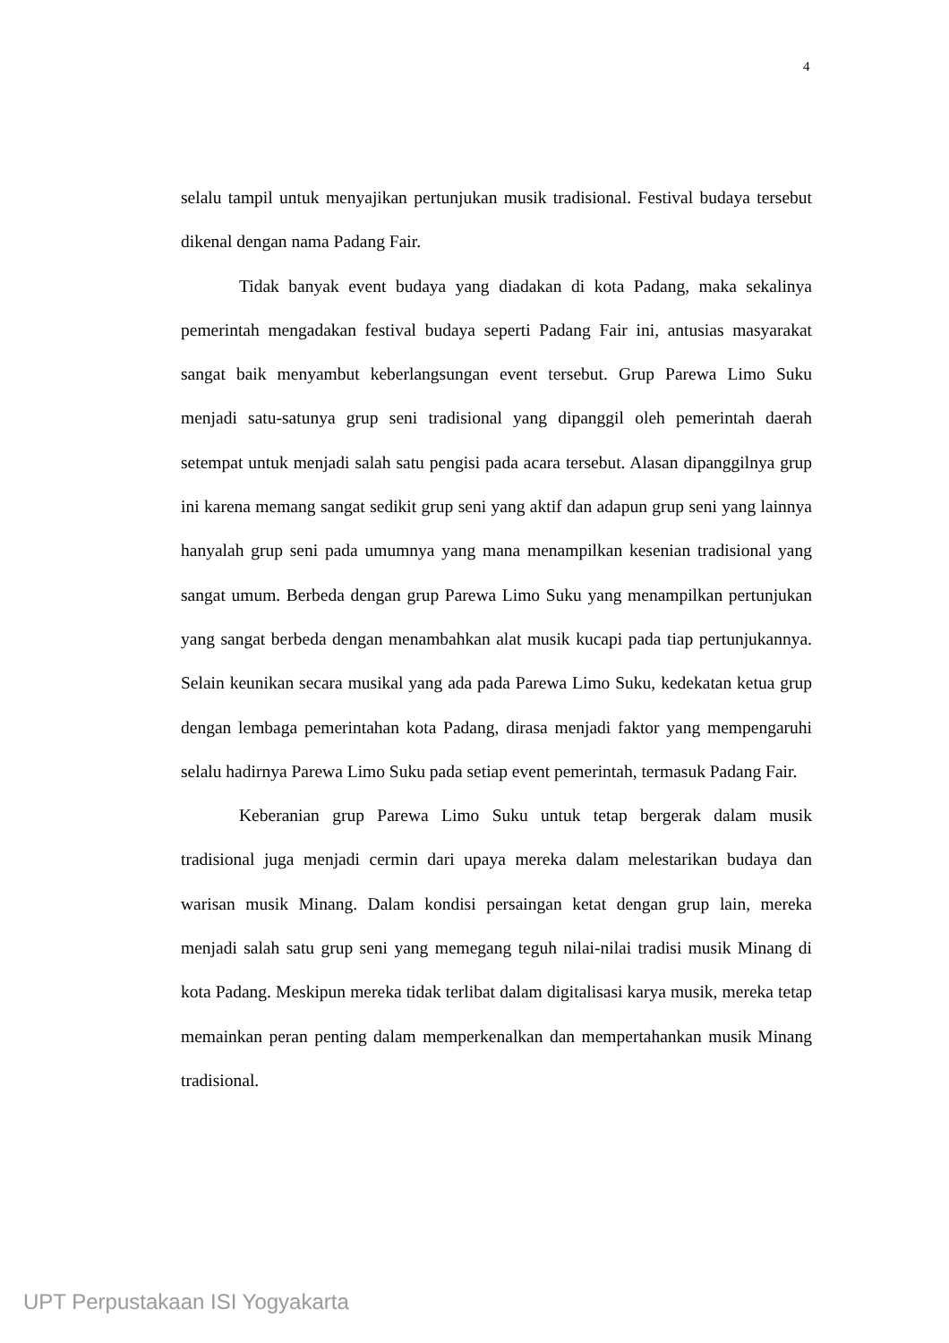4
selalu tampil untuk menyajikan pertunjukan musik tradisional. Festival budaya tersebut dikenal dengan nama Padang Fair.
Tidak banyak event budaya yang diadakan di kota Padang, maka sekalinya pemerintah mengadakan festival budaya seperti Padang Fair ini, antusias masyarakat sangat baik menyambut keberlangsungan event tersebut. Grup Parewa Limo Suku menjadi satu-satunya grup seni tradisional yang dipanggil oleh pemerintah daerah setempat untuk menjadi salah satu pengisi pada acara tersebut. Alasan dipanggilnya grup ini karena memang sangat sedikit grup seni yang aktif dan adapun grup seni yang lainnya hanyalah grup seni pada umumnya yang mana menampilkan kesenian tradisional yang sangat umum. Berbeda dengan grup Parewa Limo Suku yang menampilkan pertunjukan yang sangat berbeda dengan menambahkan alat musik kucapi pada tiap pertunjukannya. Selain keunikan secara musikal yang ada pada Parewa Limo Suku, kedekatan ketua grup dengan lembaga pemerintahan kota Padang, dirasa menjadi faktor yang mempengaruhi selalu hadirnya Parewa Limo Suku pada setiap event pemerintah, termasuk Padang Fair.
Keberanian grup Parewa Limo Suku untuk tetap bergerak dalam musik tradisional juga menjadi cermin dari upaya mereka dalam melestarikan budaya dan warisan musik Minang. Dalam kondisi persaingan ketat dengan grup lain, mereka menjadi salah satu grup seni yang memegang teguh nilai-nilai tradisi musik Minang di kota Padang. Meskipun mereka tidak terlibat dalam digitalisasi karya musik, mereka tetap memainkan peran penting dalam memperkenalkan dan mempertahankan musik Minang tradisional.
UPT Perpustakaan ISI Yogyakarta